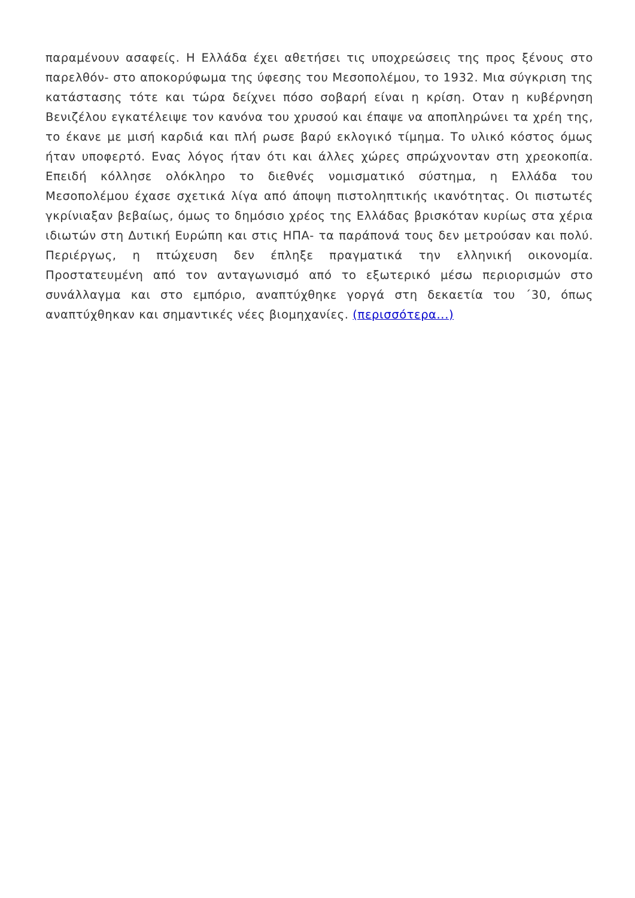παραμένουν ασαφείς. Η Ελλάδα έχει αθετήσει τις υποχρεώσεις της προς ξένους στο παρελθόν- στο αποκορύφωμα της ύφεσης του Μεσοπολέμου, το 1932. Μια σύγκριση της κατάστασης τότε και τώρα δείχνει πόσο σοβαρή είναι η κρίση. Οταν η κυβέρνηση Βενιζέλου εγκατέλειψε τον κανόνα του χρυσού και έπαψε να αποπληρώνει τα χρέη της, το έκανε με μισή καρδιά και πλή ρωσε βαρύ εκλογικό τίμημα. Το υλικό κόστος όμως ήταν υποφερτό. Ενας λόγος ήταν ότι και άλλες χώρες σπρώχνονταν στη χρεοκοπία. Επειδή κόλλησε ολόκληρο το διεθνές νομισματικό σύστημα, η Ελλάδα του Μεσοπολέμου έχασε σχετικά λίγα από άποψη πιστοληπτικής ικανότητας. Οι πιστωτές γκρίνιαξαν βεβαίως, όμως το δημόσιο χρέος της Ελλάδας βρισκόταν κυρίως στα χέρια ιδιωτών στη Δυτική Ευρώπη και στις ΗΠΑ- τα παράπονά τους δεν μετρούσαν και πολύ. Περιέργως, η πτώχευση δεν έπληξε πραγματικά την ελληνική οικονομία. Προστατευμένη από τον ανταγωνισμό από το εξωτερικό μέσω περιορισμών στο συνάλλαγμα και στο εμπόριο, αναπτύχθηκε γοργά στη δεκαετία του ΄30, όπως αναπτύχθηκαν και σημαντικές νέες βιομηχανίες. (περισσότερα...)